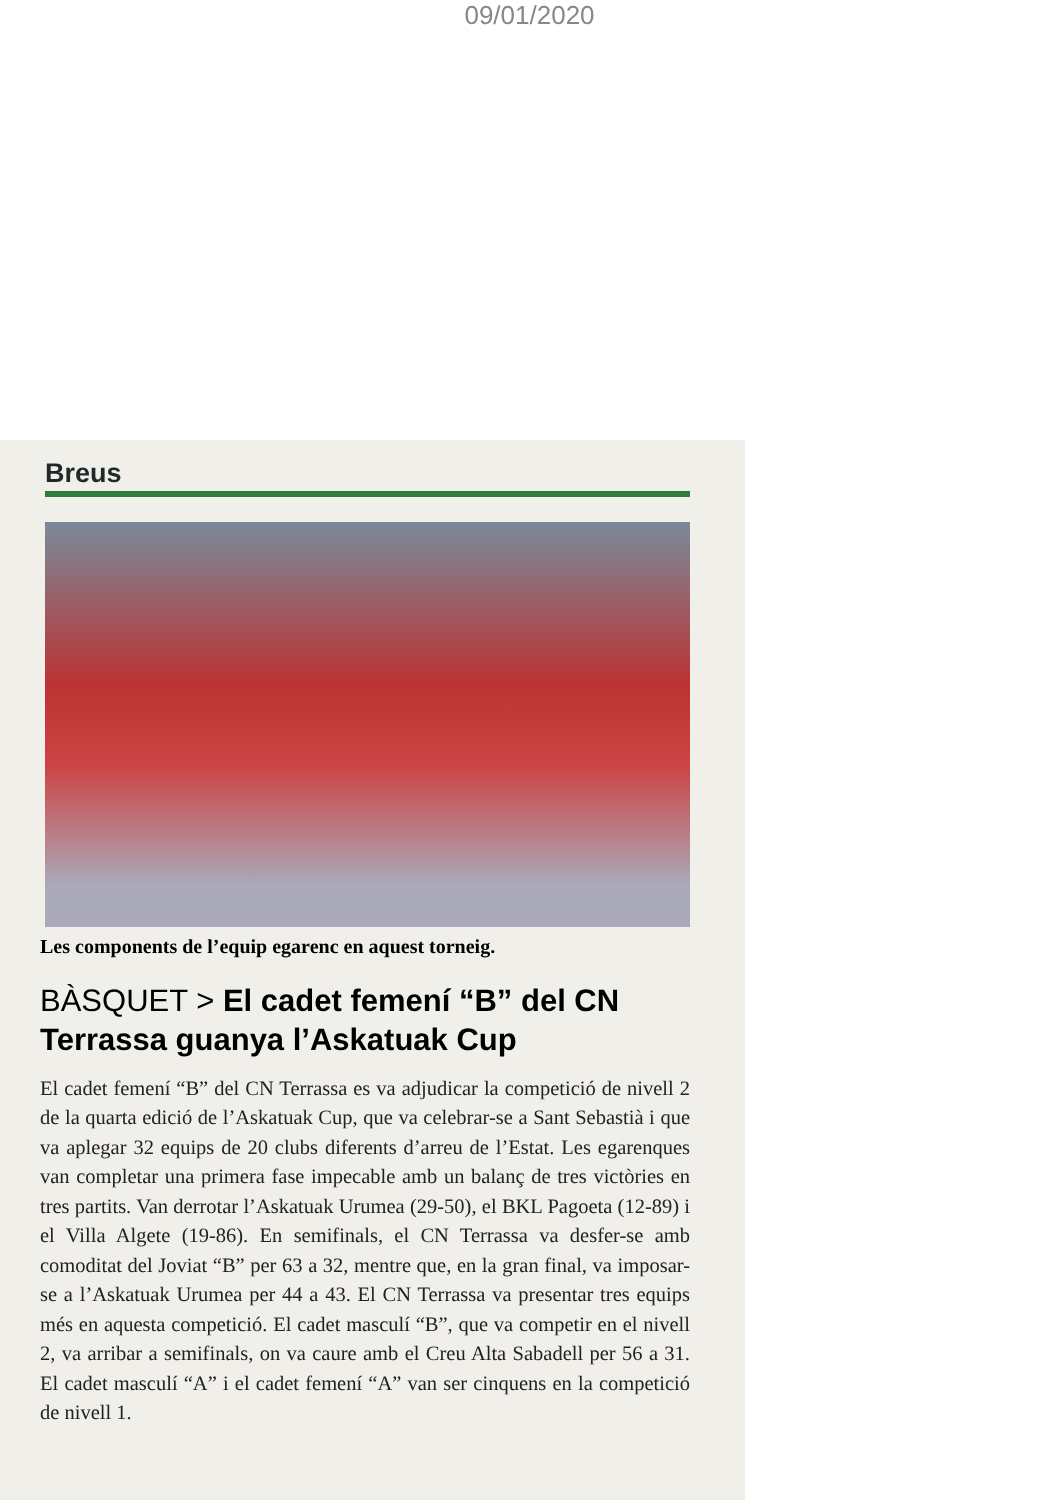09/01/2020
Breus
Les components de l’equip egarenc en aquest torneig.
BÀSQUET > El cadet femení “B” del CN Terrassa guanya l’Askatuak Cup
El cadet femení “B” del CN Terrassa es va adjudicar la competició de nivell 2 de la quarta edició de l’Askatuak Cup, que va celebrar-se a Sant Sebastià i que va aplegar 32 equips de 20 clubs diferents d’arreu de l’Estat. Les egarenques van completar una primera fase impecable amb un balanç de tres victòries en tres partits. Van derrotar l’Askatuak Urumea (29-50), el BKL Pagoeta (12-89) i el Villa Algete (19-86). En semifinals, el CN Terrassa va desfer-se amb comoditat del Joviat “B” per 63 a 32, mentre que, en la gran final, va imposar-se a l’Askatuak Urumea per 44 a 43. El CN Terrassa va presentar tres equips més en aquesta competició. El cadet masculí “B”, que va competir en el nivell 2, va arribar a semifinals, on va caure amb el Creu Alta Sabadell per 56 a 31. El cadet masculí “A” i el cadet femení “A” van ser cinquens en la competició de nivell 1.